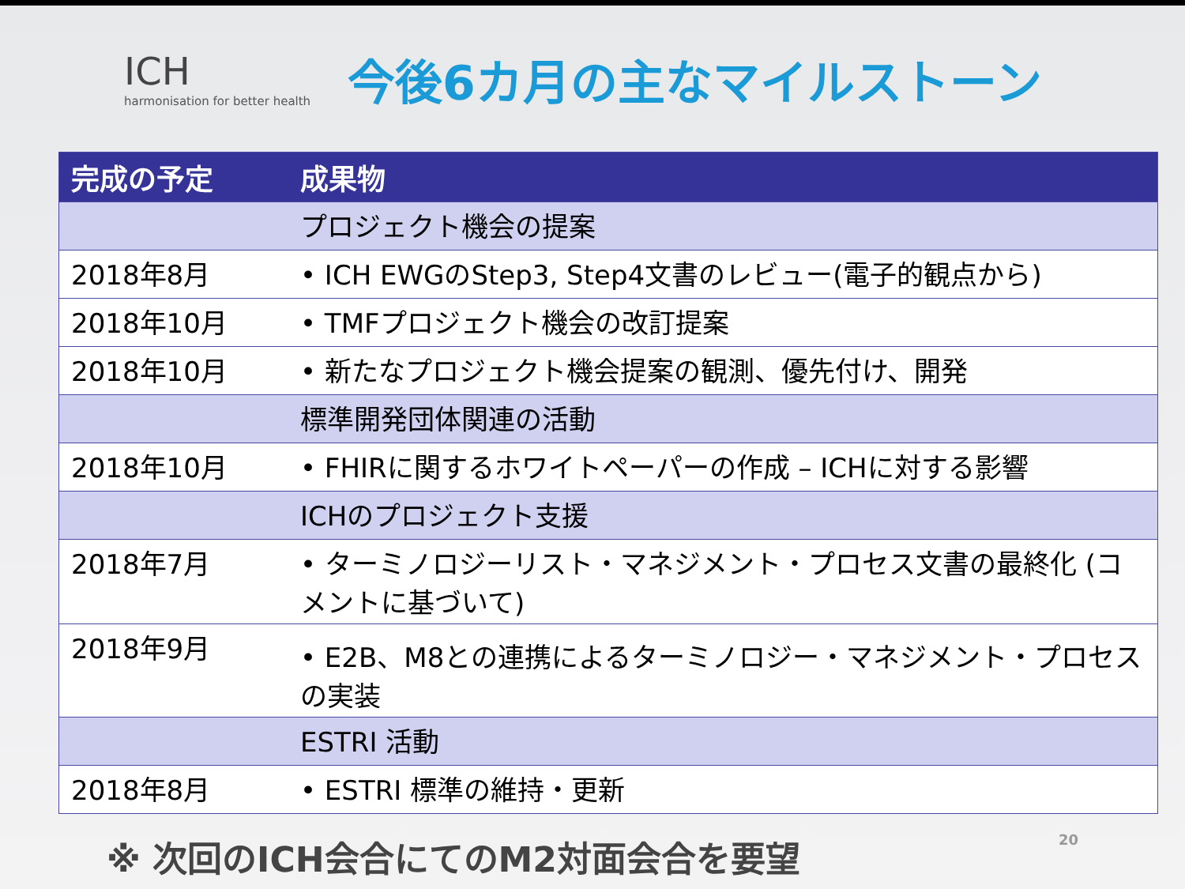ICH
harmonisation for better health
今後6カ月の主なマイルストーン
| 完成の予定 | 成果物 |
| --- | --- |
| | プロジェクト機会の提案 |
| 2018年8月 | • ICH EWGのStep3, Step4文書のレビュー(電子的観点から) |
| 2018年10月 | • TMFプロジェクト機会の改訂提案 |
| 2018年10月 | • 新たなプロジェクト機会提案の観測、優先付け、開発 |
| | 標準開発団体関連の活動 |
| 2018年10月 | • FHIRに関するホワイトペーパーの作成 – ICHに対する影響 |
| | ICHのプロジェクト支援 |
| 2018年7月 | • ターミノロジーリスト・マネジメント・プロセス文書の最終化 (コメントに基づいて) |
| 2018年9月 | • E2B、M8との連携によるターミノロジー・マネジメント・プロセスの実装 |
| | ESTRI 活動 |
| 2018年8月 | • ESTRI 標準の維持・更新 |
※ 次回のICH会合にてのM2対面会合を要望 20